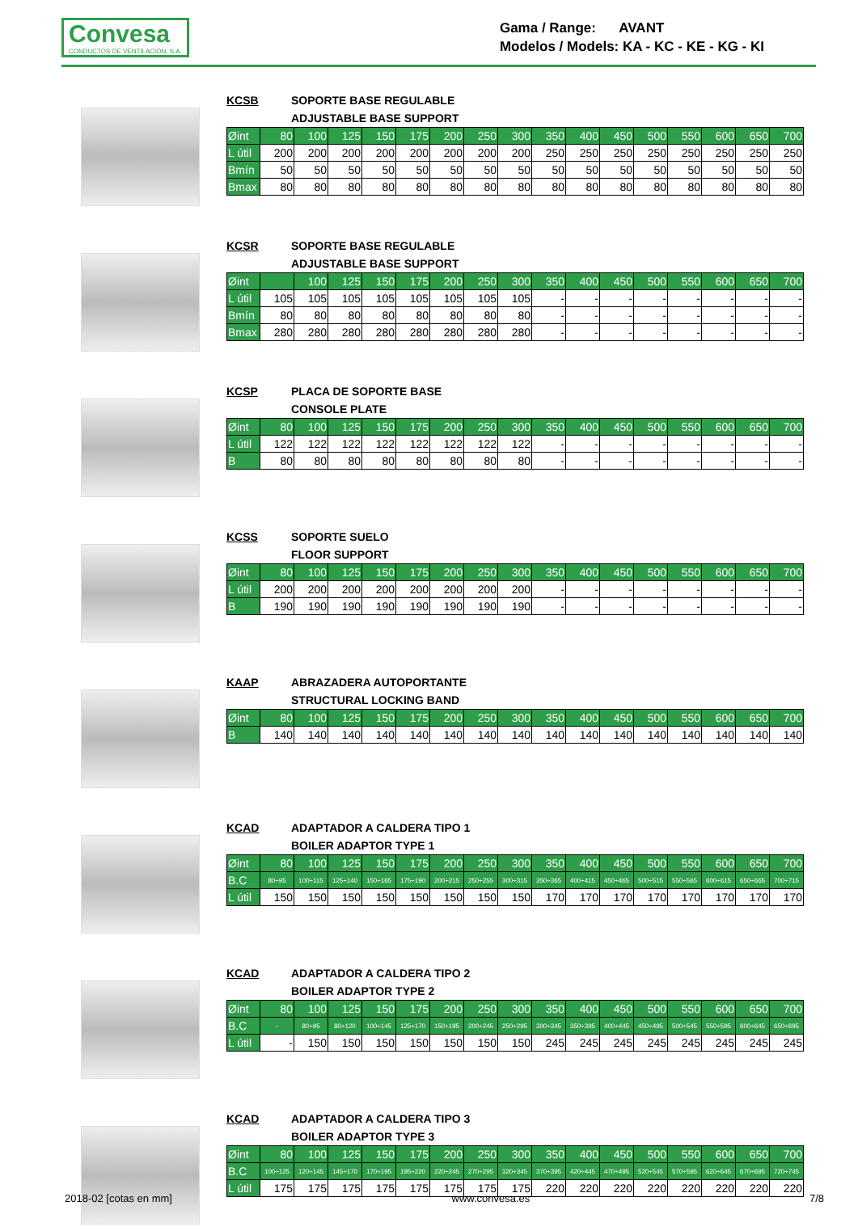Convesa
CONDUCTOS DE VENTILACIÓN, S.A.
Gama / Range: AVANT
Modelos / Models: KA - KC - KE - KG - KI
KCSB SOPORTE BASE REGULABLE
ADJUSTABLE BASE SUPPORT
| Øint | 80 | 100 | 125 | 150 | 175 | 200 | 250 | 300 | 350 | 400 | 450 | 500 | 550 | 600 | 650 | 700 |
| --- | --- | --- | --- | --- | --- | --- | --- | --- | --- | --- | --- | --- | --- | --- | --- | --- |
| L útil | 200 | 200 | 200 | 200 | 200 | 200 | 200 | 200 | 250 | 250 | 250 | 250 | 250 | 250 | 250 | 250 |
| Bmín | 50 | 50 | 50 | 50 | 50 | 50 | 50 | 50 | 50 | 50 | 50 | 50 | 50 | 50 | 50 | 50 |
| Bmax | 80 | 80 | 80 | 80 | 80 | 80 | 80 | 80 | 80 | 80 | 80 | 80 | 80 | 80 | 80 | 80 |
KCSR SOPORTE BASE REGULABLE
ADJUSTABLE BASE SUPPORT
| Øint | | 100 | 125 | 150 | 175 | 200 | 250 | 300 | 350 | 400 | 450 | 500 | 550 | 600 | 650 | 700 |
| --- | --- | --- | --- | --- | --- | --- | --- | --- | --- | --- | --- | --- | --- | --- | --- | --- |
| L útil | 105 | 105 | 105 | 105 | 105 | 105 | 105 | 105 | - | - | - | - | - | - | - | - |
| Bmín | 80 | 80 | 80 | 80 | 80 | 80 | 80 | 80 | - | - | - | - | - | - | - | - |
| Bmax | 280 | 280 | 280 | 280 | 280 | 280 | 280 | 280 | - | - | - | - | - | - | - | - |
KCSP PLACA DE SOPORTE BASE
CONSOLE PLATE
| Øint | 80 | 100 | 125 | 150 | 175 | 200 | 250 | 300 | 350 | 400 | 450 | 500 | 550 | 600 | 650 | 700 |
| --- | --- | --- | --- | --- | --- | --- | --- | --- | --- | --- | --- | --- | --- | --- | --- | --- |
| L útil | 122 | 122 | 122 | 122 | 122 | 122 | 122 | 122 | - | - | - | - | - | - | - | - |
| B | 80 | 80 | 80 | 80 | 80 | 80 | 80 | 80 | - | - | - | - | - | - | - | - |
KCSS SOPORTE SUELO
FLOOR SUPPORT
| Øint | 80 | 100 | 125 | 150 | 175 | 200 | 250 | 300 | 350 | 400 | 450 | 500 | 550 | 600 | 650 | 700 |
| --- | --- | --- | --- | --- | --- | --- | --- | --- | --- | --- | --- | --- | --- | --- | --- | --- |
| L útil | 200 | 200 | 200 | 200 | 200 | 200 | 200 | 200 | - | - | - | - | - | - | - | - |
| B | 190 | 190 | 190 | 190 | 190 | 190 | 190 | 190 | - | - | - | - | - | - | - | - |
KAAP ABRAZADERA AUTOPORTANTE
STRUCTURAL LOCKING BAND
| Øint | 80 | 100 | 125 | 150 | 175 | 200 | 250 | 300 | 350 | 400 | 450 | 500 | 550 | 600 | 650 | 700 |
| --- | --- | --- | --- | --- | --- | --- | --- | --- | --- | --- | --- | --- | --- | --- | --- | --- |
| B | 140 | 140 | 140 | 140 | 140 | 140 | 140 | 140 | 140 | 140 | 140 | 140 | 140 | 140 | 140 | 140 |
KCAD ADAPTADOR A CALDERA TIPO 1
BOILER ADAPTOR TYPE 1
| Øint | 80 | 100 | 125 | 150 | 175 | 200 | 250 | 300 | 350 | 400 | 450 | 500 | 550 | 600 | 650 | 700 |
| --- | --- | --- | --- | --- | --- | --- | --- | --- | --- | --- | --- | --- | --- | --- | --- | --- |
| B.C | 80÷95 | 100÷115 | 125÷140 | 150÷165 | 175÷190 | 200÷215 | 250÷255 | 300÷315 | 350÷365 | 400÷415 | 450÷465 | 500÷515 | 550÷565 | 600÷615 | 650÷665 | 700÷715 |
| L útil | 150 | 150 | 150 | 150 | 150 | 150 | 150 | 150 | 170 | 170 | 170 | 170 | 170 | 170 | 170 | 170 |
KCAD ADAPTADOR A CALDERA TIPO 2
BOILER ADAPTOR TYPE 2
| Øint | 80 | 100 | 125 | 150 | 175 | 200 | 250 | 300 | 350 | 400 | 450 | 500 | 550 | 600 | 650 | 700 |
| --- | --- | --- | --- | --- | --- | --- | --- | --- | --- | --- | --- | --- | --- | --- | --- | --- |
| B.C | - | 80÷95 | 80÷120 | 100÷145 | 125÷170 | 150÷195 | 200÷245 | 250÷295 | 300÷345 | 350÷395 | 400÷445 | 450÷495 | 500÷545 | 550÷595 | 600÷645 | 650÷695 |
| L útil | - | 150 | 150 | 150 | 150 | 150 | 150 | 150 | 245 | 245 | 245 | 245 | 245 | 245 | 245 | 245 |
KCAD ADAPTADOR A CALDERA TIPO 3
BOILER ADAPTOR TYPE 3
| Øint | 80 | 100 | 125 | 150 | 175 | 200 | 250 | 300 | 350 | 400 | 450 | 500 | 550 | 600 | 650 | 700 |
| --- | --- | --- | --- | --- | --- | --- | --- | --- | --- | --- | --- | --- | --- | --- | --- | --- |
| B.C | 100÷125 | 120÷145 | 145÷170 | 170÷195 | 195÷220 | 220÷245 | 270÷295 | 320÷345 | 370÷395 | 420÷445 | 470÷495 | 520÷545 | 570÷595 | 620÷645 | 670÷695 | 720÷745 |
| L útil | 175 | 175 | 175 | 175 | 175 | 175 | 175 | 175 | 220 | 220 | 220 | 220 | 220 | 220 | 220 | 220 |
2018-02 [cotas en mm] www.convesa.es 7/8